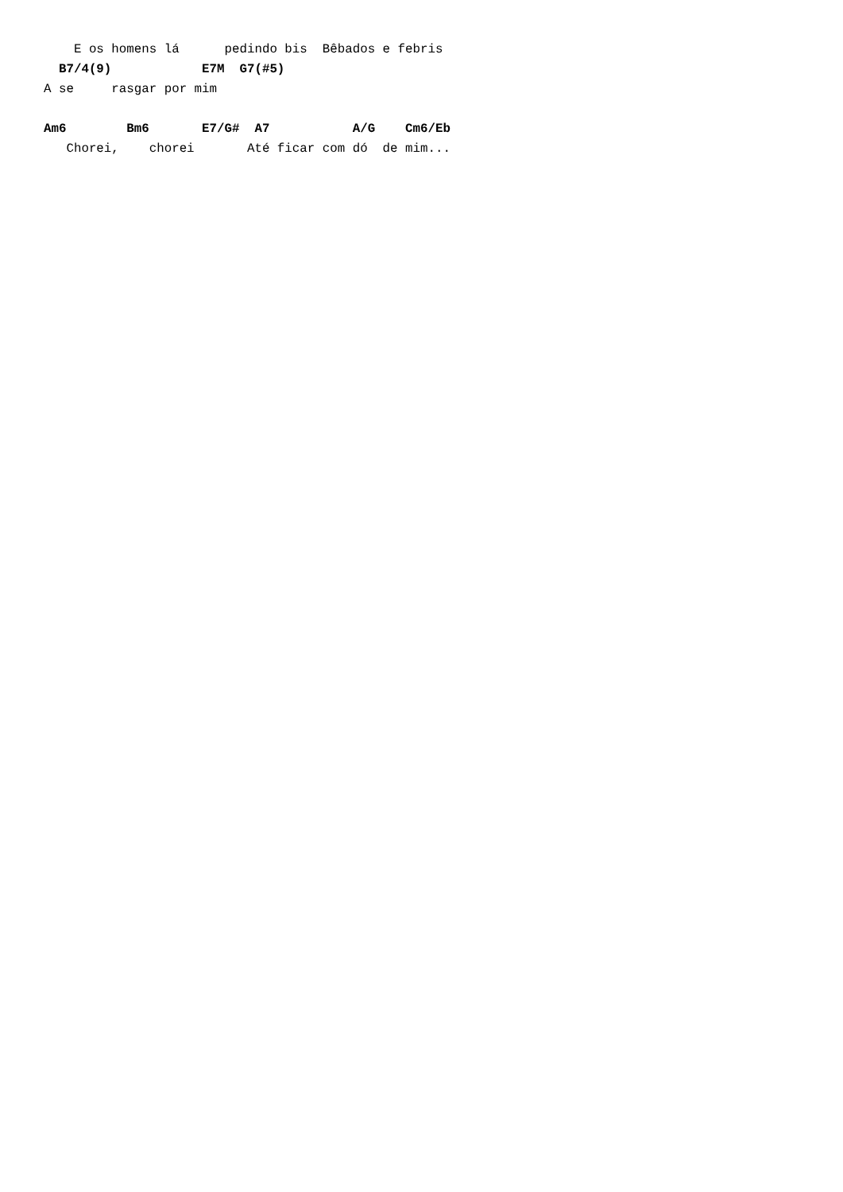E os homens lá      pedindo bis  Bêbados e febris
  B7/4(9)            E7M  G7(#5)
A se     rasgar por mim

Am6        Bm6       E7/G#  A7           A/G    Cm6/Eb
   Chorei,    chorei       Até ficar com dó  de mim...